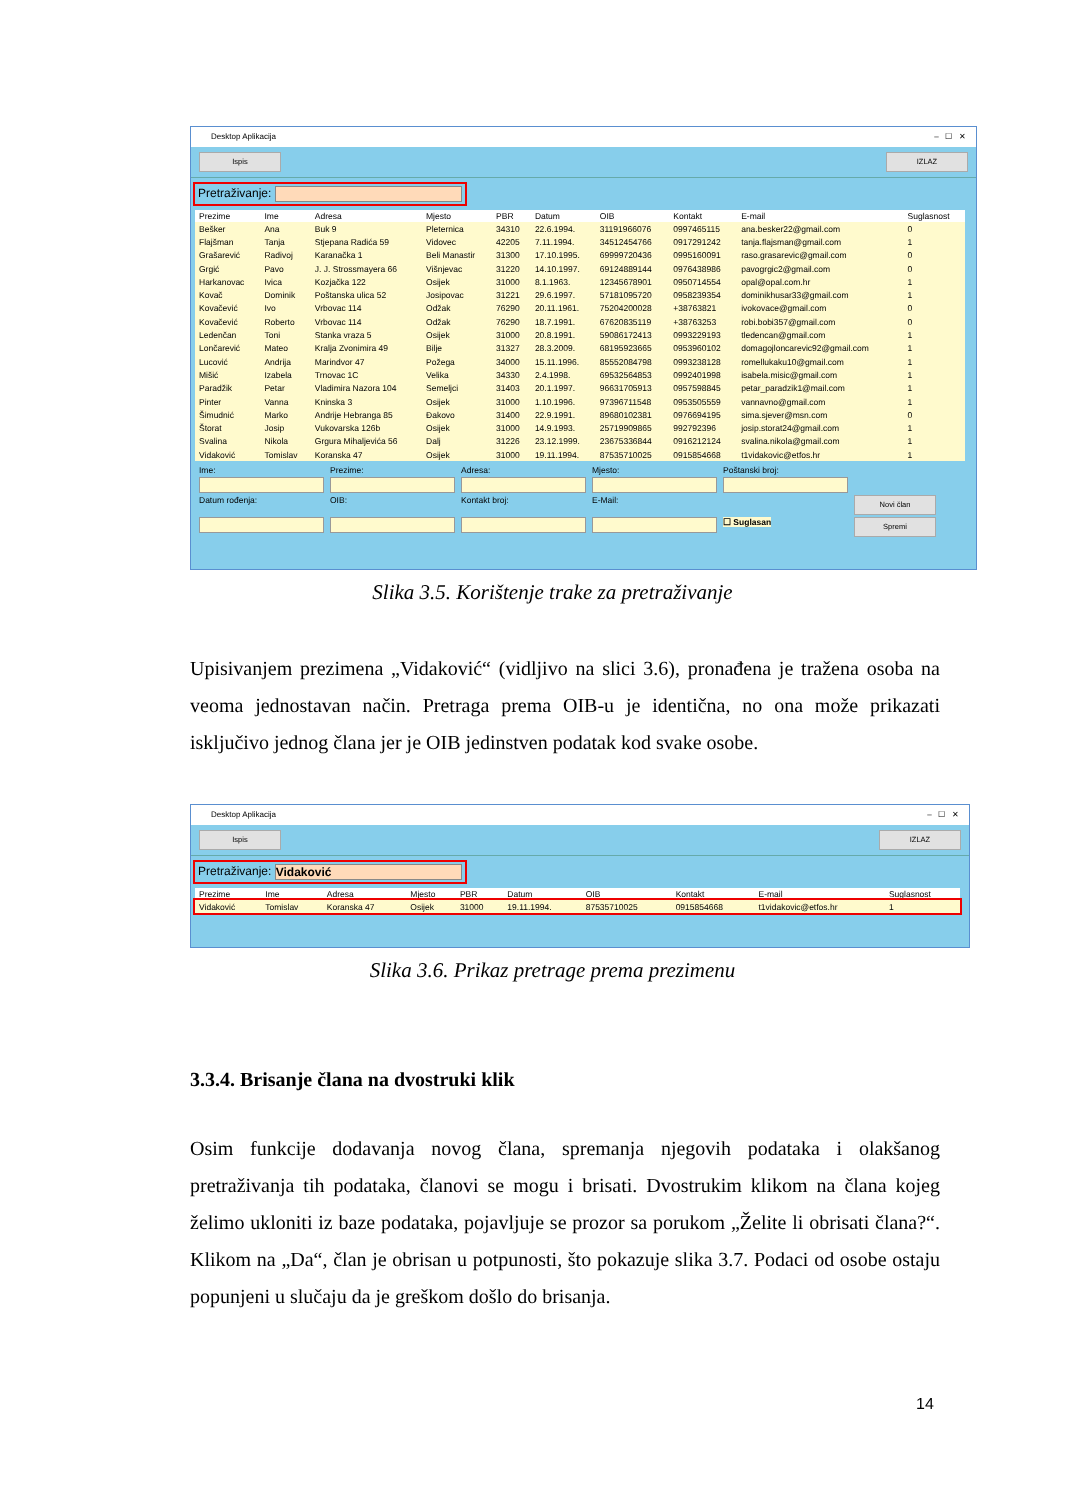Desktop Aplikacija – ☐ ✕
Ispis IZLAZ
Pretraživanje:
| Prezime | Ime | Adresa | Mjesto | PBR | Datum | OIB | Kontakt | E-mail | Suglasnost |
| --- | --- | --- | --- | --- | --- | --- | --- | --- | --- |
| Bešker | Ana | Buk 9 | Pleternica | 34310 | 22.6.1994. | 31191966076 | 0997465115 | ana.besker22@gmail.com | 0 |
| Flajšman | Tanja | Stjepana Radića 59 | Vidovec | 42205 | 7.11.1994. | 34512454766 | 0917291242 | tanja.flajsman@gmail.com | 1 |
| Grašarević | Radivoj | Karanačka 1 | Beli Manastir | 31300 | 17.10.1995. | 69999720436 | 0995160091 | raso.grasarevic@gmail.com | 0 |
| Grgić | Pavo | J. J. Strossmayera 66 | Višnjevac | 31220 | 14.10.1997. | 69124889144 | 0976438986 | pavogrgic2@gmail.com | 0 |
| Harkanovac | Ivica | Kozjačka 122 | Osijek | 31000 | 8.1.1963. | 12345678901 | 0950714554 | opal@opal.com.hr | 1 |
| Kovač | Dominik | Poštanska ulica 52 | Josipovac | 31221 | 29.6.1997. | 57181095720 | 0958239354 | dominikhusar33@gmail.com | 1 |
| Kovačević | Ivo | Vrbovac 114 | Odžak | 76290 | 20.11.1961. | 75204200028 | +38763821 | ivokovace@gmail.com | 0 |
| Kovačević | Roberto | Vrbovac 114 | Odžak | 76290 | 18.7.1991. | 67620835119 | +38763253 | robi.bobi357@gmail.com | 0 |
| Ledenčan | Toni | Stanka vraza 5 | Osijek | 31000 | 20.8.1991. | 59086172413 | 0993229193 | tledencan@gmail.com | 1 |
| Lončarević | Mateo | Kralja Zvonimira 49 | Bilje | 31327 | 28.3.2009. | 68195923665 | 0953960102 | domagojloncarevic92@gmail.com | 1 |
| Lucović | Andrija | Marindvor 47 | Požega | 34000 | 15.11.1996. | 85552084798 | 0993238128 | romellukaku10@gmail.com | 1 |
| Mišić | Izabela | Trnovac 1C | Velika | 34330 | 2.4.1998. | 69532564853 | 0992401998 | isabela.misic@gmail.com | 1 |
| Paradžik | Petar | Vladimira Nazora 104 | Semeljci | 31403 | 20.1.1997. | 96631705913 | 0957598845 | petar_paradzik1@mail.com | 1 |
| Pinter | Vanna | Kninska 3 | Osijek | 31000 | 1.10.1996. | 97396711548 | 0953505559 | vannavno@gmail.com | 1 |
| Šimudnić | Marko | Andrije Hebranga 85 | Đakovo | 31400 | 22.9.1991. | 89680102381 | 0976694195 | sima.sjever@msn.com | 0 |
| Štorat | Josip | Vukovarska 126b | Osijek | 31000 | 14.9.1993. | 25719909865 | 992792396 | josip.storat24@gmail.com | 1 |
| Svalina | Nikola | Grgura Mihaljevića 56 | Dalj | 31226 | 23.12.1999. | 23675336844 | 0916212124 | svalina.nikola@gmail.com | 1 |
| Vidaković | Tomislav | Koranska 47 | Osijek | 31000 | 19.11.1994. | 87535710025 | 0915854668 | t1vidakovic@etfos.hr | 1 |
Ime:
Prezime:
Adresa:
Mjesto:
Poštanski broj:
Datum rođenja:
OIB:
Kontakt broj:
E-Mail:
Novi član
☐ Suglasan
Spremi
Slika 3.5. Korištenje trake za pretraživanje
Upisivanjem prezimena „Vidaković“ (vidljivo na slici 3.6), pronađena je tražena osoba na veoma jednostavan način. Pretraga prema OIB-u je identična, no ona može prikazati isključivo jednog člana jer je OIB jedinstven podatak kod svake osobe.
Desktop Aplikacija – ☐ ✕
Ispis IZLAZ
Pretraživanje: Vidaković
| Prezime | Ime | Adresa | Mjesto | PBR | Datum | OIB | Kontakt | E-mail | Suglasnost |
| --- | --- | --- | --- | --- | --- | --- | --- | --- | --- |
| Vidaković | Tomislav | Koranska 47 | Osijek | 31000 | 19.11.1994. | 87535710025 | 0915854668 | t1vidakovic@etfos.hr | 1 |
Slika 3.6. Prikaz pretrage prema prezimenu
3.3.4. Brisanje člana na dvostruki klik
Osim funkcije dodavanja novog člana, spremanja njegovih podataka i olakšanog pretraživanja tih podataka, članovi se mogu i brisati. Dvostrukim klikom na člana kojeg želimo ukloniti iz baze podataka, pojavljuje se prozor sa porukom „Želite li obrisati člana?“. Klikom na „Da“, član je obrisan u potpunosti, što pokazuje slika 3.7. Podaci od osobe ostaju popunjeni u slučaju da je greškom došlo do brisanja.
14